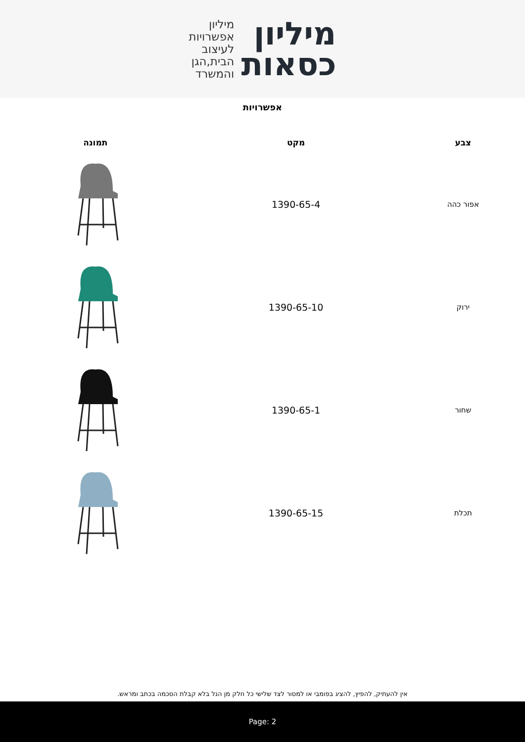מיליון
כסאות
מיליון
אפשרויות
לעיצוב
הבית,הגן
והמשרד
אפשרויות
| צבע | מקט | תמונה |
| --- | --- | --- |
| אפור כהה | 1390-65-4 | |
| ירוק | 1390-65-10 | |
| שחור | 1390-65-1 | |
| תכלת | 1390-65-15 | |
אין להעתיק, להפיץ, להציג בפומבי או למסור לצד שלישי כל חלק מן הנל בלא קבלת הסכמה בכתב ומראש.
Page: 2